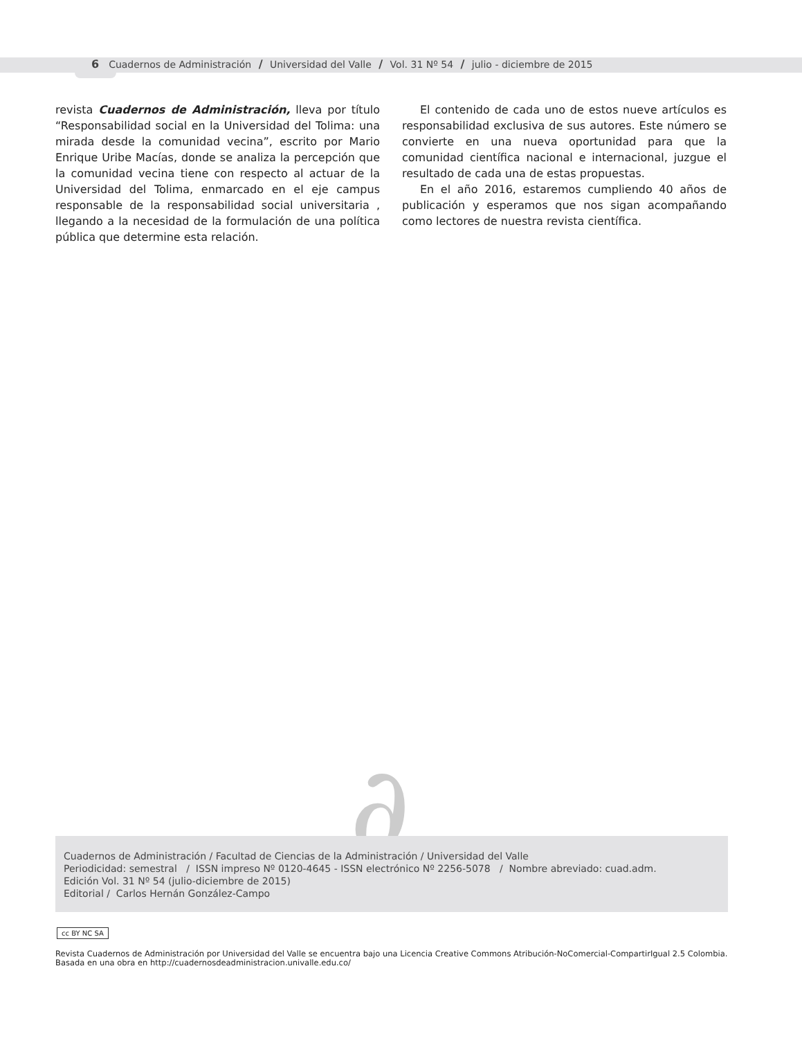6 Cuadernos de Administración / Universidad del Valle / Vol. 31 Nº 54 / julio - diciembre de 2015
revista Cuadernos de Administración, lleva por título “Responsabilidad social en la Universidad del Tolima: una mirada desde la comunidad vecina”, escrito por Mario Enrique Uribe Macías, donde se analiza la percepción que la comunidad vecina tiene con respecto al actuar de la Universidad del Tolima, enmarcado en el eje campus responsable de la responsabilidad social universitaria , llegando a la necesidad de la formulación de una política pública que determine esta relación.
El contenido de cada uno de estos nueve artículos es responsabilidad exclusiva de sus autores. Este número se convierte en una nueva oportunidad para que la comunidad científica nacional e internacional, juzgue el resultado de cada una de estas propuestas.
En el año 2016, estaremos cumpliendo 40 años de publicación y esperamos que nos sigan acompañando como lectores de nuestra revista científica.
∂
Cuadernos de Administración / Facultad de Ciencias de la Administración / Universidad del Valle
Periodicidad: semestral / ISSN impreso Nº 0120-4645 - ISSN electrónico Nº 2256-5078 / Nombre abreviado: cuad.adm.
Edición Vol. 31 Nº 54 (julio-diciembre de 2015)
Editorial / Carlos Hernán González-Campo
cc BY NC SA
Revista Cuadernos de Administración por Universidad del Valle se encuentra bajo una Licencia Creative Commons Atribución-NoComercial-CompartirIgual 2.5 Colombia.
Basada en una obra en http://cuadernosdeadministracion.univalle.edu.co/